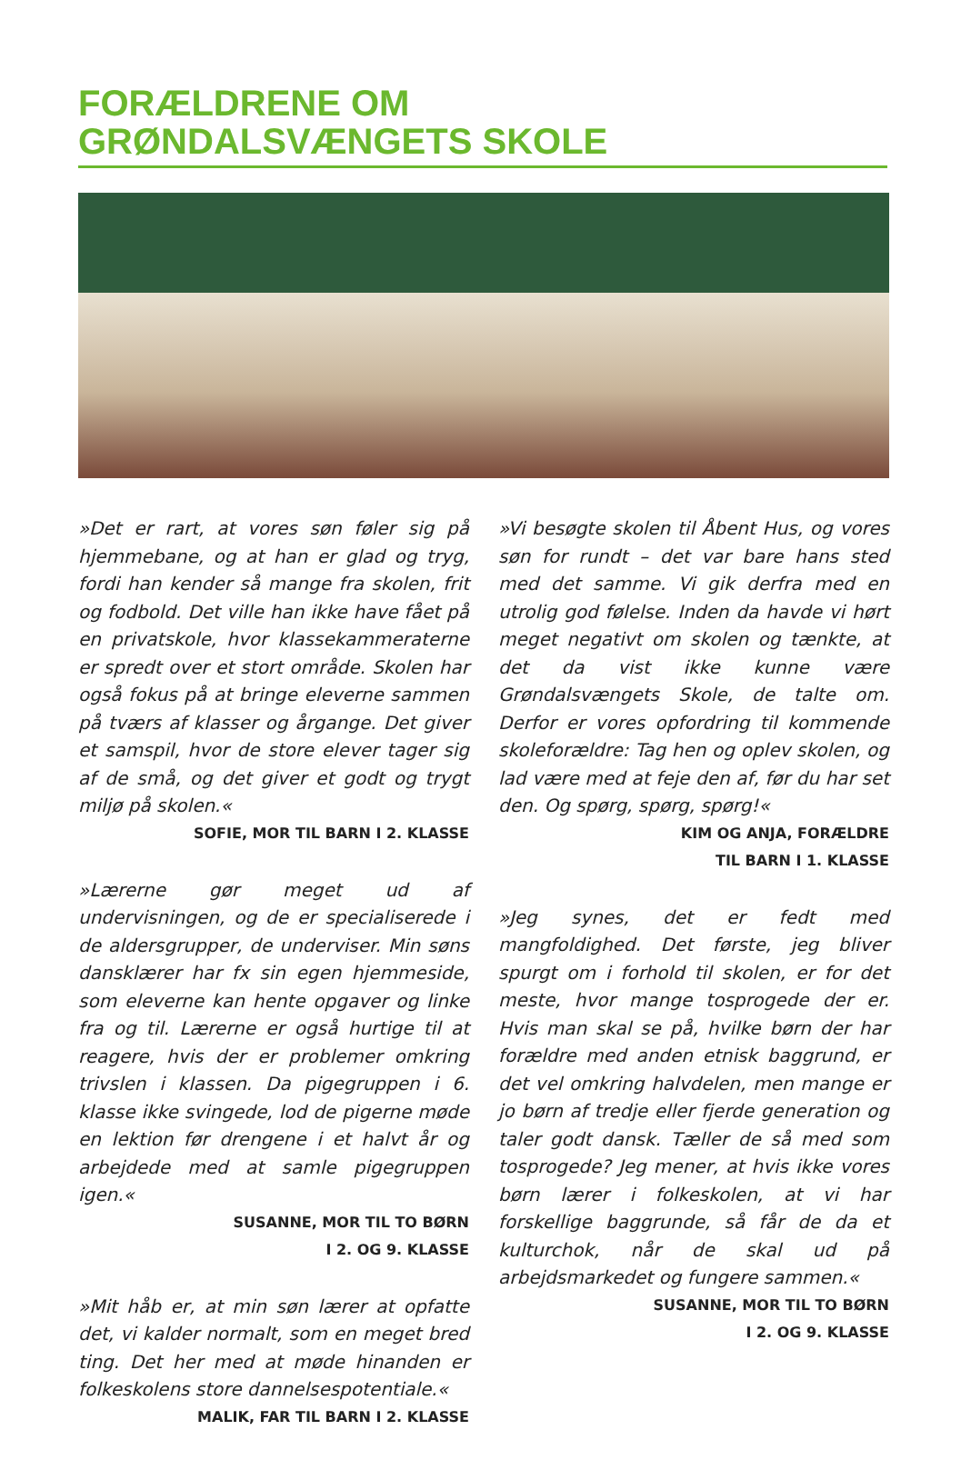FORÆLDRENE OM
GRØNDALSVÆNGETS SKOLE
»Det er rart, at vores søn føler sig på hjemmebane, og at han er glad og tryg, fordi han kender så mange fra skolen, frit og fodbold. Det ville han ikke have fået på en privatskole, hvor klassekammeraterne er spredt over et stort område. Skolen har også fokus på at bringe eleverne sammen på tværs af klasser og årgange. Det giver et samspil, hvor de store elever tager sig af de små, og det giver et godt og trygt miljø på skolen.«
SOFIE, MOR TIL BARN I 2. KLASSE
»Lærerne gør meget ud af undervisningen, og de er specialiserede i de aldersgrupper, de underviser. Min søns dansklærer har fx sin egen hjemmeside, som eleverne kan hente opgaver og linke fra og til. Lærerne er også hurtige til at reagere, hvis der er problemer omkring trivslen i klassen. Da pigegruppen i 6. klasse ikke svingede, lod de pigerne møde en lektion før drengene i et halvt år og arbejdede med at samle pigegruppen igen.«
SUSANNE, MOR TIL TO BØRN
I 2. OG 9. KLASSE
»Mit håb er, at min søn lærer at opfatte det, vi kalder normalt, som en meget bred ting. Det her med at møde hinanden er folkeskolens store dannelsespotentiale.«
MALIK, FAR TIL BARN I 2. KLASSE
»Vi besøgte skolen til Åbent Hus, og vores søn for rundt – det var bare hans sted med det samme. Vi gik derfra med en utrolig god følelse. Inden da havde vi hørt meget negativt om skolen og tænkte, at det da vist ikke kunne være Grøndalsvængets Skole, de talte om. Derfor er vores opfordring til kommende skoleforældre: Tag hen og oplev skolen, og lad være med at feje den af, før du har set den. Og spørg, spørg, spørg!«
KIM OG ANJA, FORÆLDRE
TIL BARN I 1. KLASSE
»Jeg synes, det er fedt med mangfoldighed. Det første, jeg bliver spurgt om i forhold til skolen, er for det meste, hvor mange tosprogede der er. Hvis man skal se på, hvilke børn der har forældre med anden etnisk baggrund, er det vel omkring halvdelen, men mange er jo børn af tredje eller fjerde generation og taler godt dansk. Tæller de så med som tosprogede? Jeg mener, at hvis ikke vores børn lærer i folkeskolen, at vi har forskellige baggrunde, så får de da et kulturchok, når de skal ud på arbejdsmarkedet og fungere sammen.«
SUSANNE, MOR TIL TO BØRN
I 2. OG 9. KLASSE